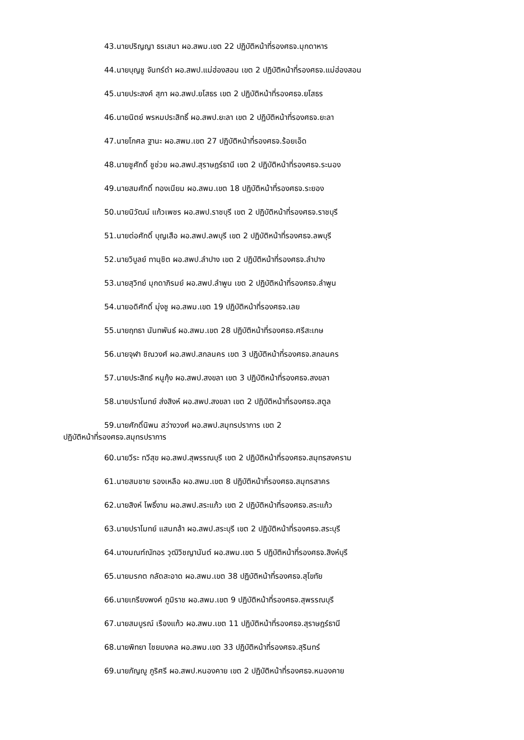43.นายปริญญา ธรเสนา ผอ.สพม.เขต 22 ปฏิบัติหน้าที่รองศธจ.มุกดาหาร
44.นายบุญชู จันทร์ดำ ผอ.สพป.แม่ฮ่องสอน เขต 2 ปฏิบัติหน้าที่รองศธจ.แม่ฮ่องสอน
45.นายประสงค์ สุภา ผอ.สพป.ยโสธร เขต 2 ปฏิบัติหน้าที่รองศธจ.ยโสธร
46.นายนิตย์ พรหมประสิทธิ์ ผอ.สพป.ยะลา เขต 2 ปฏิบัติหน้าที่รองศธจ.ยะลา
47.นายโกศล ฐานะ ผอ.สพม.เขต 27 ปฏิบัติหน้าที่รองศธจ.ร้อยเอ็ด
48.นายชูศักดิ์ ชูช่วย ผอ.สพป.สุราษฎร์ธานี เขต 2 ปฏิบัติหน้าที่รองศธจ.ระนอง
49.นายสมศักดิ์ ทองเนียม ผอ.สพม.เขต 18 ปฏิบัติหน้าที่รองศธจ.ระยอง
50.นายนิวัฒน์ แก้วเพชร ผอ.สพป.ราชบุรี เขต 2 ปฏิบัติหน้าที่รองศธจ.ราชบุรี
51.นายต่อศักดิ์ บุญเสือ ผอ.สพป.ลพบุรี เขต 2 ปฏิบัติหน้าที่รองศธจ.ลพบุรี
52.นายวิบูลย์ ทานุชิต ผอ.สพป.ลำปาง เขต 2 ปฏิบัติหน้าที่รองศธจ.ลำปาง
53.นายสุวิทย์ มุกดาภิรมย์ ผอ.สพป.ลำพูน เขต 2 ปฏิบัติหน้าที่รองศธจ.ลำพูน
54.นายอดิศักดิ์ มุ่งชู ผอ.สพม.เขต 19 ปฏิบัติหน้าที่รองศธจ.เลย
55.นายฤทธา นันทพันธ์ ผอ.สพม.เขต 28 ปฏิบัติหน้าที่รองศธจ.ศรีสะเกษ
56.นายจุฬา ชิณวงศ์ ผอ.สพป.สกลนคร เขต 3 ปฏิบัติหน้าที่รองศธจ.สกลนคร
57.นายประสิทธ์ หนูกุ้ง ผอ.สพป.สงขลา เขต 3 ปฏิบัติหน้าที่รองศธจ.สงขลา
58.นายปราโมทย์ ส่งสิงห์ ผอ.สพป.สงขลา เขต 2 ปฏิบัติหน้าที่รองศธจ.สตูล
59.นายศักดิ์นิพน สว่างวงศ์ ผอ.สพป.สมุทรปราการ เขต 2
ปฏิบัติหน้าที่รองศธจ.สมุทรปราการ
60.นายวีระ ทวีสุข ผอ.สพป.สุพรรณบุรี เขต 2 ปฏิบัติหน้าที่รองศธจ.สมุทรสงคราม
61.นายสมชาย รองเหลือ ผอ.สพม.เขต 8 ปฏิบัติหน้าที่รองศธจ.สมุทรสาคร
62.นายสิงห์ โพธิ์งาม ผอ.สพป.สระแก้ว เขต 2 ปฏิบัติหน้าที่รองศธจ.สระแก้ว
63.นายปราโมทย์ แสนกล้า ผอ.สพป.สระบุรี เขต 2 ปฏิบัติหน้าที่รองศธจ.สระบุรี
64.นางมณฑ์ณัทอร วุฒิวิชญานันต์ ผอ.สพม.เขต 5 ปฏิบัติหน้าที่รองศธจ.สิงห์บุรี
65.นายมรกต กลัดสะอาด ผอ.สพม.เขต 38 ปฏิบัติหน้าที่รองศธจ.สุโขทัย
66.นายเกรียงพงค์ ภูมิราช ผอ.สพม.เขต 9 ปฏิบัติหน้าที่รองศธจ.สุพรรณบุรี
67.นายสมบูรณ์ เรืองแก้ว ผอ.สพม.เขต 11 ปฏิบัติหน้าที่รองศธจ.สุราษฎร์ธานี
68.นายพิทยา ไชยมงคล ผอ.สพม.เขต 33 ปฏิบัติหน้าที่รองศธจ.สุรินทร์
69.นายภัญญู ภูริศรี ผอ.สพป.หนองคาย เขต 2 ปฏิบัติหน้าที่รองศธจ.หนองคาย